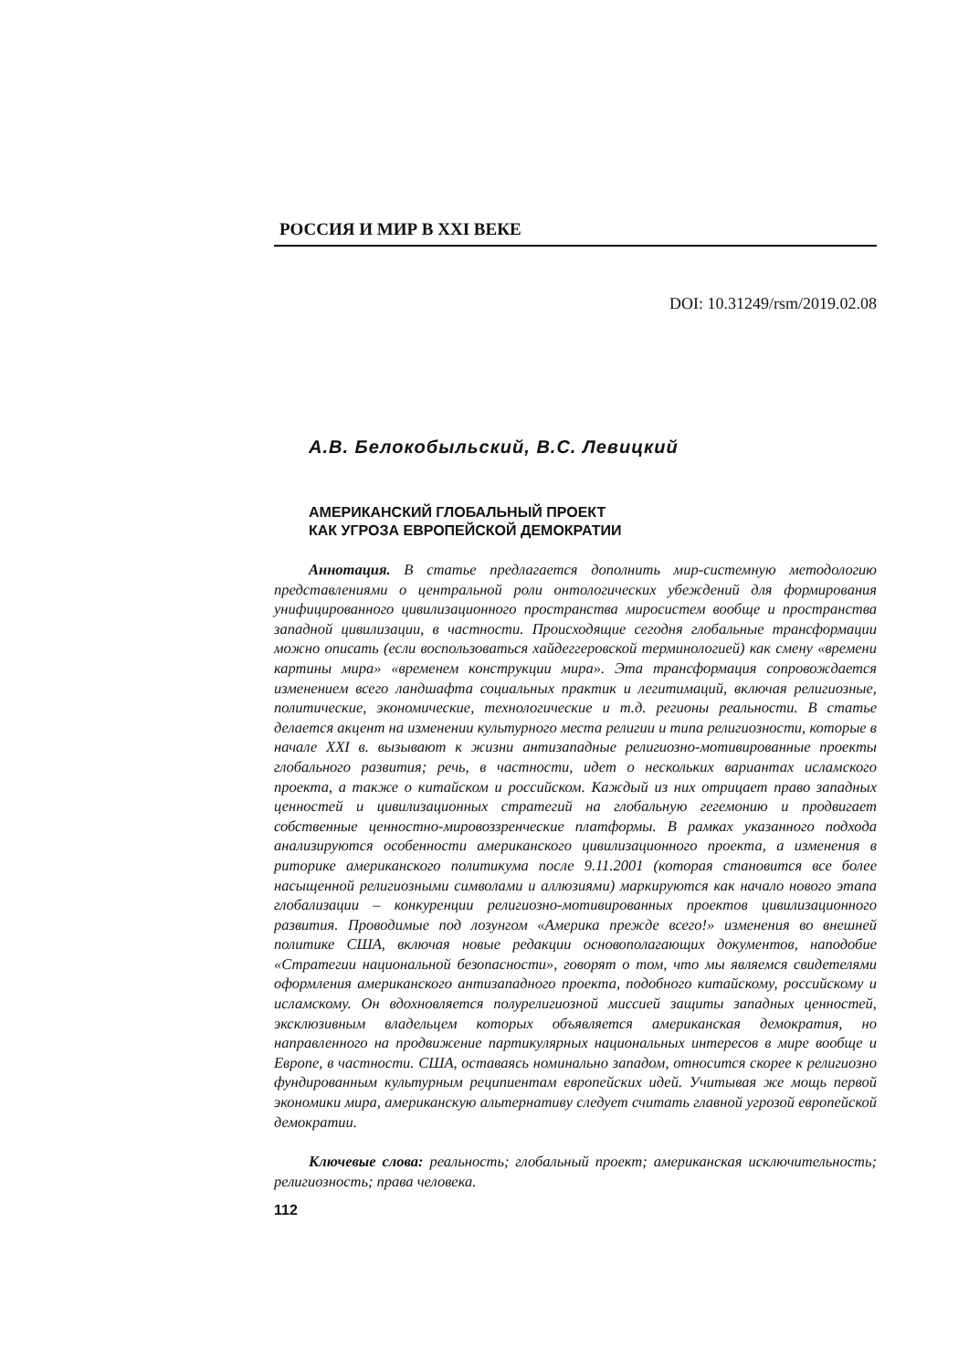РОССИЯ И МИР В XXI ВЕКЕ
DOI: 10.31249/rsm/2019.02.08
А.В. Белокобыльский, В.С. Левицкий
АМЕРИКАНСКИЙ ГЛОБАЛЬНЫЙ ПРОЕКТ
КАК УГРОЗА ЕВРОПЕЙСКОЙ ДЕМОКРАТИИ
Аннотация. В статье предлагается дополнить мир-системную методологию представлениями о центральной роли онтологических убеждений для формирования унифицированного цивилизационного пространства миросистем вообще и пространства западной цивилизации, в частности. Происходящие сегодня глобальные трансформации можно описать (если воспользоваться хайдеггеровской терминологией) как смену «времени картины мира» «временем конструкции мира». Эта трансформация сопровождается изменением всего ландшафта социальных практик и легитимаций, включая религиозные, политические, экономические, технологические и т.д. регионы реальности. В статье делается акцент на изменении культурного места религии и типа религиозности, которые в начале XXI в. вызывают к жизни антизападные религиозно-мотивированные проекты глобального развития; речь, в частности, идет о нескольких вариантах исламского проекта, а также о китайском и российском. Каждый из них отрицает право западных ценностей и цивилизационных стратегий на глобальную гегемонию и продвигает собственные ценностно-мировоззренческие платформы. В рамках указанного подхода анализируются особенности американского цивилизационного проекта, а изменения в риторике американского политикума после 9.11.2001 (которая становится все более насыщенной религиозными символами и аллюзиями) маркируются как начало нового этапа глобализации – конкуренции религиозно-мотивированных проектов цивилизационного развития. Проводимые под лозунгом «Америка прежде всего!» изменения во внешней политике США, включая новые редакции основополагающих документов, наподобие «Стратегии национальной безопасности», говорят о том, что мы являемся свидетелями оформления американского антизападного проекта, подобного китайскому, российскому и исламскому. Он вдохновляется полурелигиозной миссией защиты западных ценностей, эксклюзивным владельцем которых объявляется американская демократия, но направленного на продвижение партикулярных национальных интересов в мире вообще и Европе, в частности. США, оставаясь номинально западом, относится скорее к религиозно фундированным культурным реципиентам европейских идей. Учитывая же мощь первой экономики мира, американскую альтернативу следует считать главной угрозой европейской демократии.
Ключевые слова: реальность; глобальный проект; американская исключительность; религиозность; права человека.
112